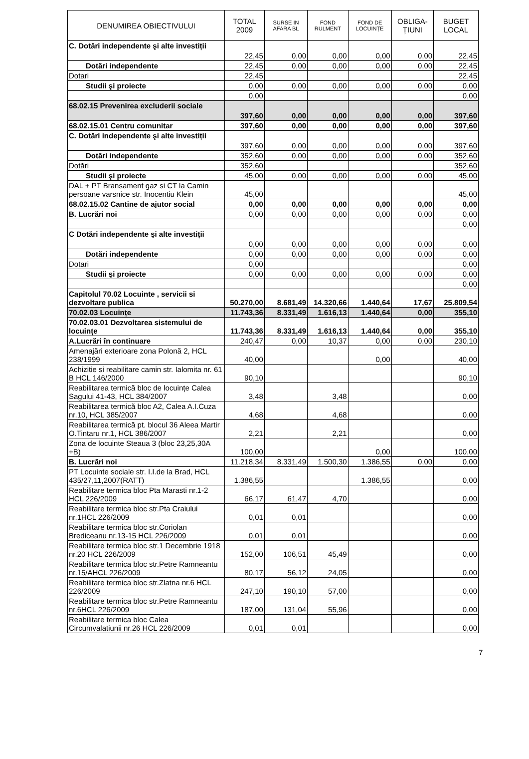| DENUMIREA OBIECTIVULUI | TOTAL 2009 | SURSE IN AFARA BL | FOND RULMENT | FOND DE LOCUINȚE | OBLIGA-ȚIUNI | BUGET LOCAL |
| --- | --- | --- | --- | --- | --- | --- |
| C. Dotări independente şi alte investiții | 22,45 | 0,00 | 0,00 | 0,00 | 0,00 | 22,45 |
| Dotări independente | 22,45 | 0,00 | 0,00 | 0,00 | 0,00 | 22,45 |
| Dotari | 22,45 | | | | | 22,45 |
| Studii şi proiecte | 0,00 | 0,00 | 0,00 | 0,00 | 0,00 | 0,00 |
| | 0,00 | | | | | 0,00 |
| 68.02.15 Prevenirea excluderii sociale | 397,60 | 0,00 | 0,00 | 0,00 | 0,00 | 397,60 |
| 68.02.15.01 Centru comunitar | 397,60 | 0,00 | 0,00 | 0,00 | 0,00 | 397,60 |
| C. Dotări independente şi alte investiții | 397,60 | 0,00 | 0,00 | 0,00 | 0,00 | 397,60 |
| Dotări independente | 352,60 | 0,00 | 0,00 | 0,00 | 0,00 | 352,60 |
| Dotări | 352,60 | | | | | 352,60 |
| Studii şi proiecte | 45,00 | 0,00 | 0,00 | 0,00 | 0,00 | 45,00 |
| DAL + PT Bransament gaz si CT la Camin persoane varsnice str. Inocentiu Klein | 45,00 | | | | | 45,00 |
| 68.02.15.02 Cantine de ajutor social | 0,00 | 0,00 | 0,00 | 0,00 | 0,00 | 0,00 |
| B. Lucrări noi | 0,00 | 0,00 | 0,00 | 0,00 | 0,00 | 0,00 |
| | | | | | | 0,00 |
| C Dotări independente şi alte investiții | 0,00 | 0,00 | 0,00 | 0,00 | 0,00 | 0,00 |
| Dotări independente | 0,00 | 0,00 | 0,00 | 0,00 | 0,00 | 0,00 |
| Dotari | 0,00 | | | | | 0,00 |
| Studii şi proiecte | 0,00 | 0,00 | 0,00 | 0,00 | 0,00 | 0,00 |
| | | | | | | 0,00 |
| Capitolul 70.02 Locuinte , servicii si dezvoltare publica | 50.270,00 | 8.681,49 | 14.320,66 | 1.440,64 | 17,67 | 25.809,54 |
| 70.02.03 Locuințe | 11.743,36 | 8.331,49 | 1.616,13 | 1.440,64 | 0,00 | 355,10 |
| 70.02.03.01 Dezvoltarea sistemului de locuințe | 11.743,36 | 8.331,49 | 1.616,13 | 1.440,64 | 0,00 | 355,10 |
| A.Lucrări în continuare | 240,47 | 0,00 | 10,37 | 0,00 | 0,00 | 230,10 |
| Amenajări exterioare zona Polonă 2, HCL 238/1999 | 40,00 | | | 0,00 | | 40,00 |
| Achizitie si reabilitare camin str. Ialomita nr. 61 B HCL 146/2000 | 90,10 | | | | | 90,10 |
| Reabilitarea termică bloc de locuințe Calea Sagului 41-43, HCL 384/2007 | 3,48 | | 3,48 | | | 0,00 |
| Reabilitarea termică bloc A2, Calea A.I.Cuza nr.10, HCL 385/2007 | 4,68 | | 4,68 | | | 0,00 |
| Reabilitarea termică pt. blocul 36 Aleea Martir O.Tintaru nr.1, HCL 386/2007 | 2,21 | | 2,21 | | | 0,00 |
| Zona de locuinte Steaua 3 (bloc 23,25,30A +B) | 100,00 | | | 0,00 | | 100,00 |
| B. Lucrări noi | 11.218,34 | 8.331,49 | 1.500,30 | 1.386,55 | 0,00 | 0,00 |
| PT Locuinte sociale str. I.I.de la Brad, HCL 435/27,11,2007(RATT) | 1.386,55 | | | 1.386,55 | | 0,00 |
| Reabilitare termica bloc Pta Marasti nr.1-2 HCL 226/2009 | 66,17 | 61,47 | 4,70 | | | 0,00 |
| Reabilitare termica bloc str.Pta Craiului nr.1HCL 226/2009 | 0,01 | 0,01 | | | | 0,00 |
| Reabilitare termica bloc str.Coriolan Brediceanu nr.13-15 HCL 226/2009 | 0,01 | 0,01 | | | | 0,00 |
| Reabilitare termica bloc str.1 Decembrie 1918 nr.20 HCL 226/2009 | 152,00 | 106,51 | 45,49 | | | 0,00 |
| Reabilitare termica bloc str.Petre Ramneantu nr.15/AHCL 226/2009 | 80,17 | 56,12 | 24,05 | | | 0,00 |
| Reabilitare termica bloc str.Zlatna nr.6 HCL 226/2009 | 247,10 | 190,10 | 57,00 | | | 0,00 |
| Reabilitare termica bloc str.Petre Ramneantu nr.6HCL 226/2009 | 187,00 | 131,04 | 55,96 | | | 0,00 |
| Reabilitare termica bloc Calea Circumvalatiunii nr.26 HCL 226/2009 | 0,01 | 0,01 | | | | 0,00 |
7